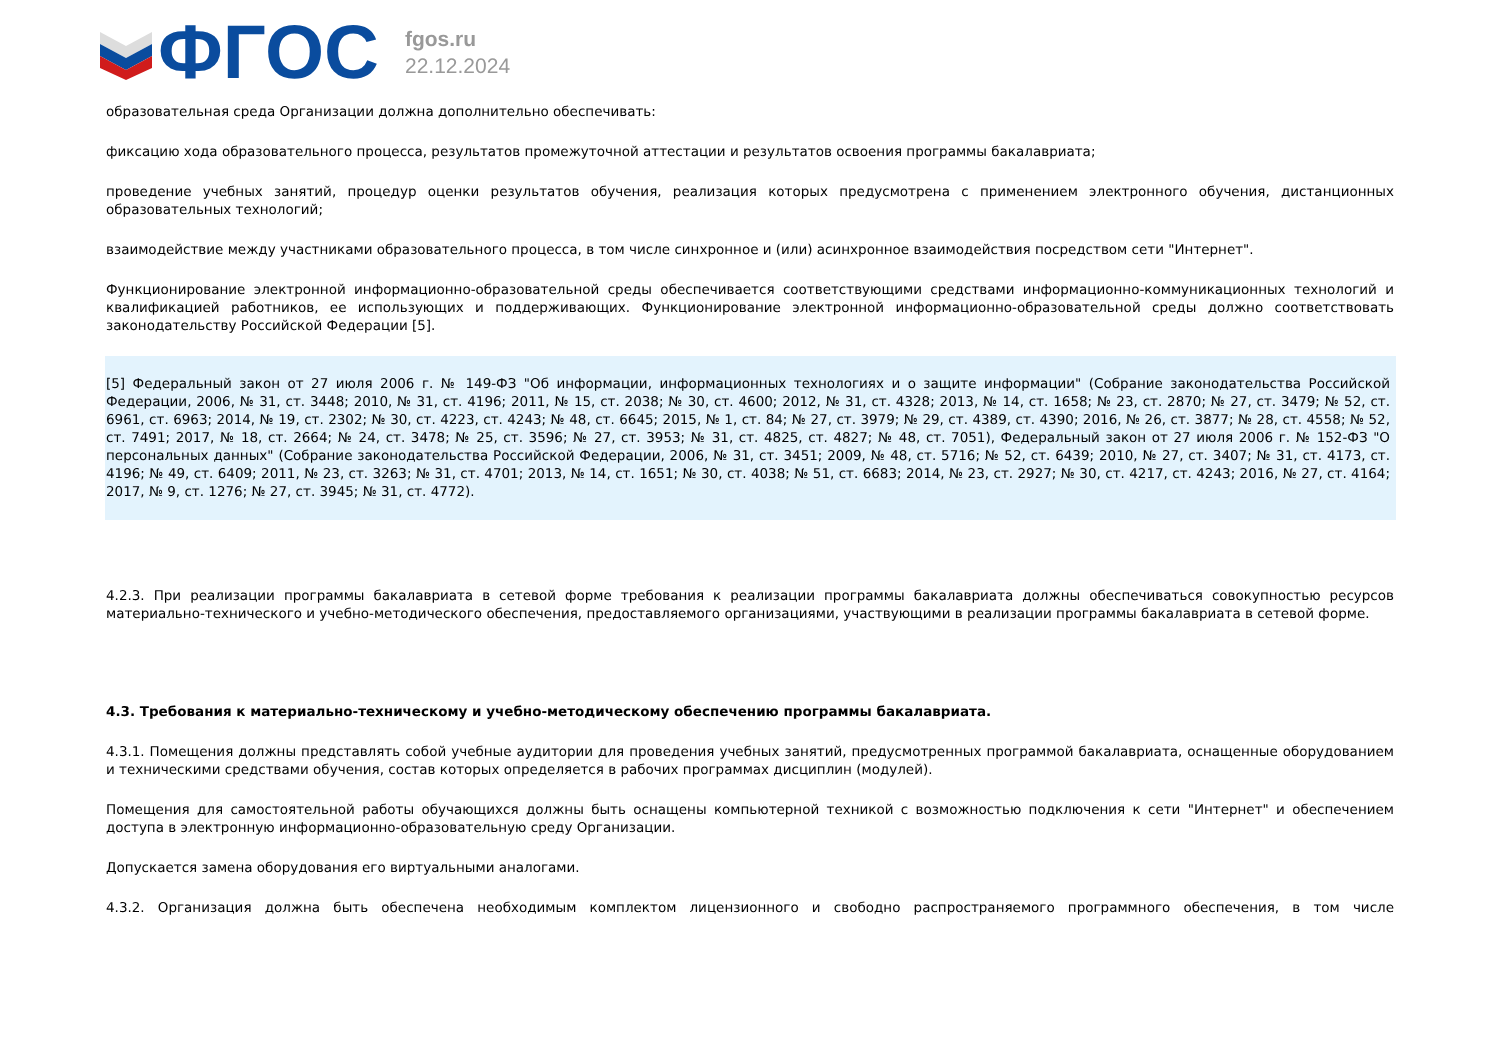ФГОС
fgos.ru
22.12.2024
образовательная среда Организации должна дополнительно обеспечивать:
фиксацию хода образовательного процесса, результатов промежуточной аттестации и результатов освоения программы бакалавриата;
проведение учебных занятий, процедур оценки результатов обучения, реализация которых предусмотрена с применением электронного обучения, дистанционных образовательных технологий;
взаимодействие между участниками образовательного процесса, в том числе синхронное и (или) асинхронное взаимодействия посредством сети "Интернет".
Функционирование электронной информационно-образовательной среды обеспечивается соответствующими средствами информационно-коммуникационных технологий и квалификацией работников, ее использующих и поддерживающих. Функционирование электронной информационно-образовательной среды должно соответствовать законодательству Российской Федерации [5].
[5] Федеральный закон от 27 июля 2006 г. № 149-ФЗ "Об информации, информационных технологиях и о защите информации" (Собрание законодательства Российской Федерации, 2006, № 31, ст. 3448; 2010, № 31, ст. 4196; 2011, № 15, ст. 2038; № 30, ст. 4600; 2012, № 31, ст. 4328; 2013, № 14, ст. 1658; № 23, ст. 2870; № 27, ст. 3479; № 52, ст. 6961, ст. 6963; 2014, № 19, ст. 2302; № 30, ст. 4223, ст. 4243; № 48, ст. 6645; 2015, № 1, ст. 84; № 27, ст. 3979; № 29, ст. 4389, ст. 4390; 2016, № 26, ст. 3877; № 28, ст. 4558; № 52, ст. 7491; 2017, № 18, ст. 2664; № 24, ст. 3478; № 25, ст. 3596; № 27, ст. 3953; № 31, ст. 4825, ст. 4827; № 48, ст. 7051), Федеральный закон от 27 июля 2006 г. № 152-ФЗ "О персональных данных" (Собрание законодательства Российской Федерации, 2006, № 31, ст. 3451; 2009, № 48, ст. 5716; № 52, ст. 6439; 2010, № 27, ст. 3407; № 31, ст. 4173, ст. 4196; № 49, ст. 6409; 2011, № 23, ст. 3263; № 31, ст. 4701; 2013, № 14, ст. 1651; № 30, ст. 4038; № 51, ст. 6683; 2014, № 23, ст. 2927; № 30, ст. 4217, ст. 4243; 2016, № 27, ст. 4164; 2017, № 9, ст. 1276; № 27, ст. 3945; № 31, ст. 4772).
4.2.3. При реализации программы бакалавриата в сетевой форме требования к реализации программы бакалавриата должны обеспечиваться совокупностью ресурсов материально-технического и учебно-методического обеспечения, предоставляемого организациями, участвующими в реализации программы бакалавриата в сетевой форме.
4.3. Требования к материально-техническому и учебно-методическому обеспечению программы бакалавриата.
4.3.1. Помещения должны представлять собой учебные аудитории для проведения учебных занятий, предусмотренных программой бакалавриата, оснащенные оборудованием и техническими средствами обучения, состав которых определяется в рабочих программах дисциплин (модулей).
Помещения для самостоятельной работы обучающихся должны быть оснащены компьютерной техникой с возможностью подключения к сети "Интернет" и обеспечением доступа в электронную информационно-образовательную среду Организации.
Допускается замена оборудования его виртуальными аналогами.
4.3.2. Организация должна быть обеспечена необходимым комплектом лицензионного и свободно распространяемого программного обеспечения, в том числе